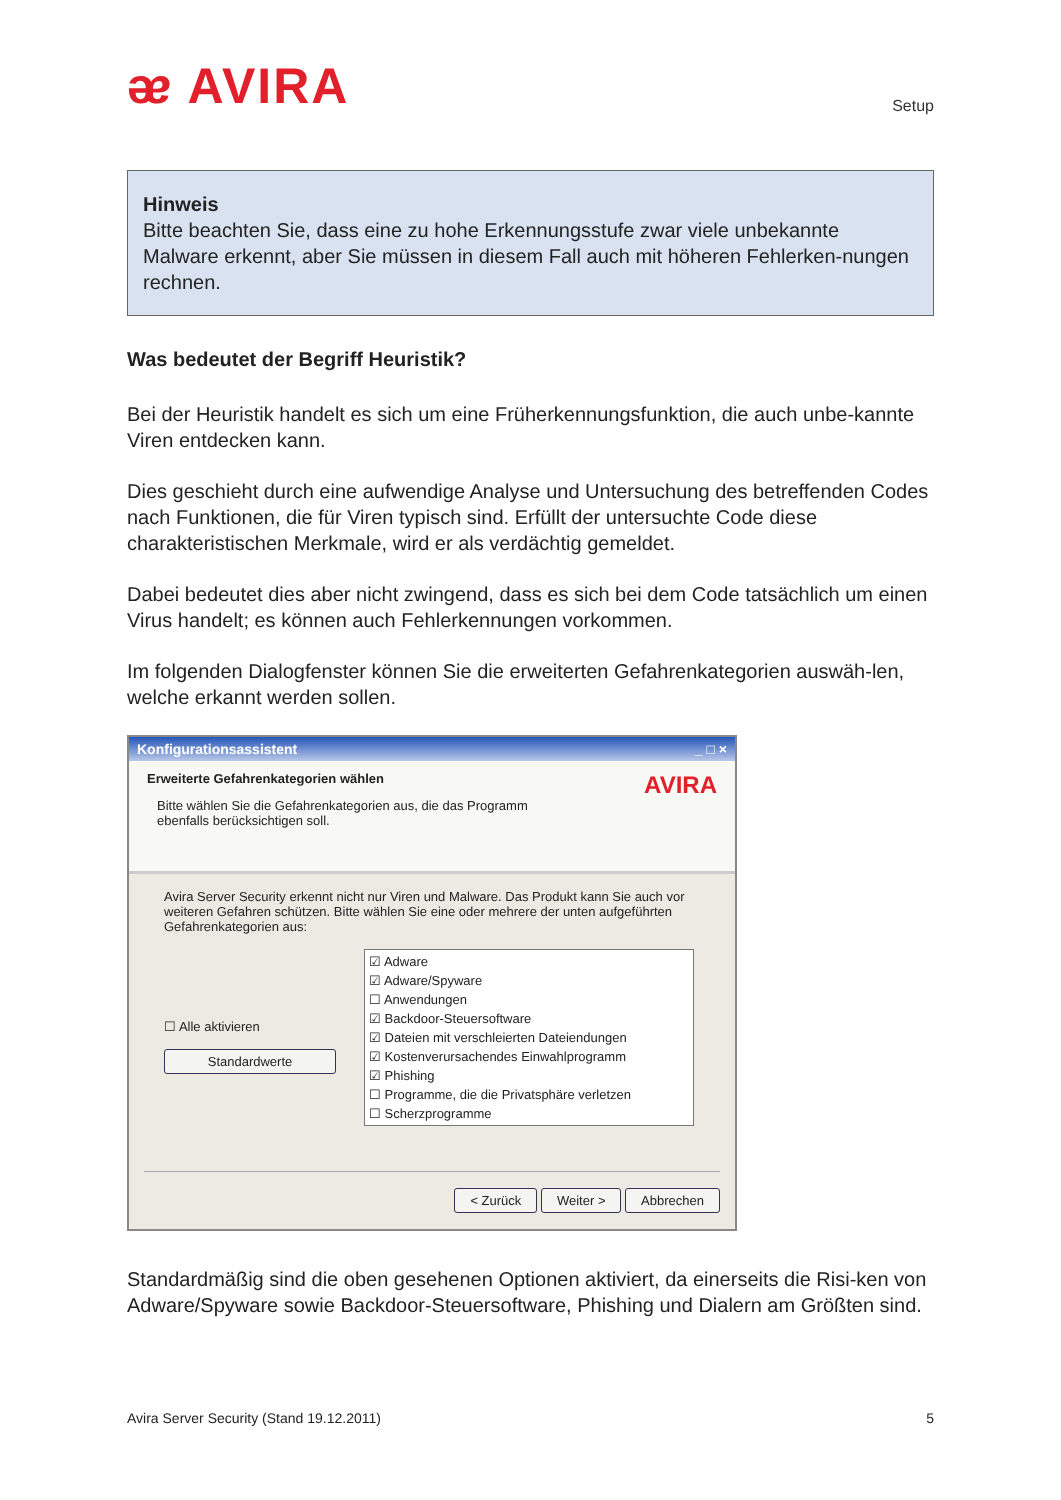ᴂ AVIRA
Setup
Hinweis
Bitte beachten Sie, dass eine zu hohe Erkennungsstufe zwar viele unbekannte Malware erkennt, aber Sie müssen in diesem Fall auch mit höheren Fehlerken-nungen rechnen.
Was bedeutet der Begriff Heuristik?
Bei der Heuristik handelt es sich um eine Früherkennungsfunktion, die auch unbe-kannte Viren entdecken kann.
Dies geschieht durch eine aufwendige Analyse und Untersuchung des betreffenden Codes nach Funktionen, die für Viren typisch sind. Erfüllt der untersuchte Code diese charakteristischen Merkmale, wird er als verdächtig gemeldet.
Dabei bedeutet dies aber nicht zwingend, dass es sich bei dem Code tatsächlich um einen Virus handelt; es können auch Fehlerkennungen vorkommen.
Im folgenden Dialogfenster können Sie die erweiterten Gefahrenkategorien auswäh-len, welche erkannt werden sollen.
Konfigurationsassistent _ □ ×
Erweiterte Gefahrenkategorien wählen
Bitte wählen Sie die Gefahrenkategorien aus, die das Programm
ebenfalls berücksichtigen soll.
AVIRA
Avira Server Security erkennt nicht nur Viren und Malware. Das Produkt kann Sie auch vor weiteren Gefahren schützen. Bitte wählen Sie eine oder mehrere der unten aufgeführten Gefahrenkategorien aus:
☐ Alle aktivieren
Standardwerte
☑ Adware
☑ Adware/Spyware
☐ Anwendungen
☑ Backdoor-Steuersoftware
☑ Dateien mit verschleierten Dateiendungen
☑ Kostenverursachendes Einwahlprogramm
☑ Phishing
☐ Programme, die die Privatsphäre verletzen
☐ Scherzprogramme
< Zurück Weiter > Abbrechen
Standardmäßig sind die oben gesehenen Optionen aktiviert, da einerseits die Risi-ken von Adware/Spyware sowie Backdoor-Steuersoftware, Phishing und Dialern am Größten sind.
Avira Server Security (Stand 19.12.2011) 5